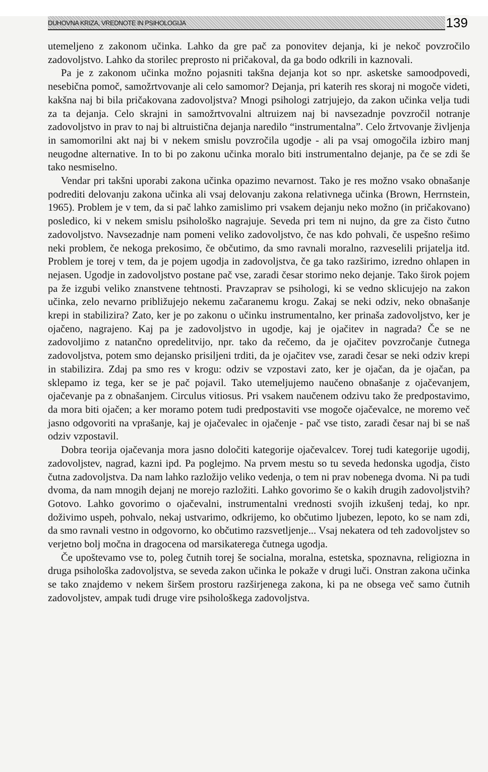DUHOVNA KRIZA, VREDNOTE IN PSIHOLOGIJA 139
utemeljeno z zakonom učinka. Lahko da gre pač za ponovitev dejanja, ki je nekoč povzročilo zadovoljstvo. Lahko da storilec preprosto ni pričakoval, da ga bodo odkrili in kaznovali.
Pa je z zakonom učinka možno pojasniti takšna dejanja kot so npr. asketske samoodpovedi, nesebična pomoč, samožrtvovanje ali celo samomor? Dejanja, pri katerih res skoraj ni mogoče videti, kakšna naj bi bila pričakovana zadovoljstva? Mnogi psihologi zatrjujejo, da zakon učinka velja tudi za ta dejanja. Celo skrajni in samožrtvovalni altruizem naj bi navsezadnje povzročil notranje zadovoljstvo in prav to naj bi altruistična dejanja naredilo “instrumentalna”. Celo žrtvovanje življenja in samomorilni akt naj bi v nekem smislu povzročila ugodje - ali pa vsaj omogočila izbiro manj neugodne alternative. In to bi po zakonu učinka moralo biti instrumentalno dejanje, pa če se zdi še tako nesmiselno.
Vendar pri takšni uporabi zakona učinka opazimo nevarnost. Tako je res možno vsako obnašanje podrediti delovanju zakona učinka ali vsaj delovanju zakona relativnega učinka (Brown, Herrnstein, 1965). Problem je v tem, da si pač lahko zamislimo pri vsakem dejanju neko možno (in pričakovano) posledico, ki v nekem smislu psihološko nagrajuje. Seveda pri tem ni nujno, da gre za čisto čutno zadovoljstvo. Navsezadnje nam pomeni veliko zadovoljstvo, če nas kdo pohvali, če uspešno rešimo neki problem, če nekoga prekosimo, če občutimo, da smo ravnali moralno, razveselili prijatelja itd. Problem je torej v tem, da je pojem ugodja in zadovoljstva, če ga tako razširimo, izredno ohlapen in nejasen. Ugodje in zadovoljstvo postane pač vse, zaradi česar storimo neko dejanje. Tako širok pojem pa že izgubi veliko znanstvene tehtnosti. Pravzaprav se psihologi, ki se vedno sklicujejo na zakon učinka, zelo nevarno približujejo nekemu začaranemu krogu. Zakaj se neki odziv, neko obnašanje krepi in stabilizira? Zato, ker je po zakonu o učinku instrumentalno, ker prinaša zadovoljstvo, ker je ojačeno, nagrajeno. Kaj pa je zadovoljstvo in ugodje, kaj je ojačitev in nagrada? Če se ne zadovoljimo z natančno opredelitvijo, npr. tako da rečemo, da je ojačitev povzročanje čutnega zadovoljstva, potem smo dejansko prisiljeni trditi, da je ojačitev vse, zaradi česar se neki odziv krepi in stabilizira. Zdaj pa smo res v krogu: odziv se vzpostavi zato, ker je ojačan, da je ojačan, pa sklepamo iz tega, ker se je pač pojavil. Tako utemeljujemo naučeno obnašanje z ojačevanjem, ojačevanje pa z obnašanjem. Circulus vitiosus. Pri vsakem naučenem odzivu tako že predpostavimo, da mora biti ojačen; a ker moramo potem tudi predpostaviti vse mogoče ojačevalce, ne moremo več jasno odgovoriti na vprašanje, kaj je ojačevalec in ojačenje - pač vse tisto, zaradi česar naj bi se naš odziv vzpostavil.
Dobra teorija ojačevanja mora jasno določiti kategorije ojačevalcev. Torej tudi kategorije ugodij, zadovoljstev, nagrad, kazni ipd. Pa poglejmo. Na prvem mestu so tu seveda hedonska ugodja, čisto čutna zadovoljstva. Da nam lahko razložijo veliko vedenja, o tem ni prav nobenega dvoma. Ni pa tudi dvoma, da nam mnogih dejanj ne morejo razložiti. Lahko govorimo še o kakih drugih zadovoljstvih? Gotovo. Lahko govorimo o ojačevalni, instrumentalni vrednosti svojih izkušenj tedaj, ko npr. doživimo uspeh, pohvalo, nekaj ustvarimo, odkrijemo, ko občutimo ljubezen, lepoto, ko se nam zdi, da smo ravnali vestno in odgovorno, ko občutimo razsvetljenje... Vsaj nekatera od teh zadovoljstev so verjetno bolj močna in dragocena od marsikaterega čutnega ugodja.
Če upoštevamo vse to, poleg čutnih torej še socialna, moralna, estetska, spoznavna, religiozna in druga psihološka zadovoljstva, se seveda zakon učinka le pokaže v drugi luči. Onstran zakona učinka se tako znajdemo v nekem širšem prostoru razširjenega zakona, ki pa ne obsega več samo čutnih zadovoljstev, ampak tudi druge vire psihološkega zadovoljstva.